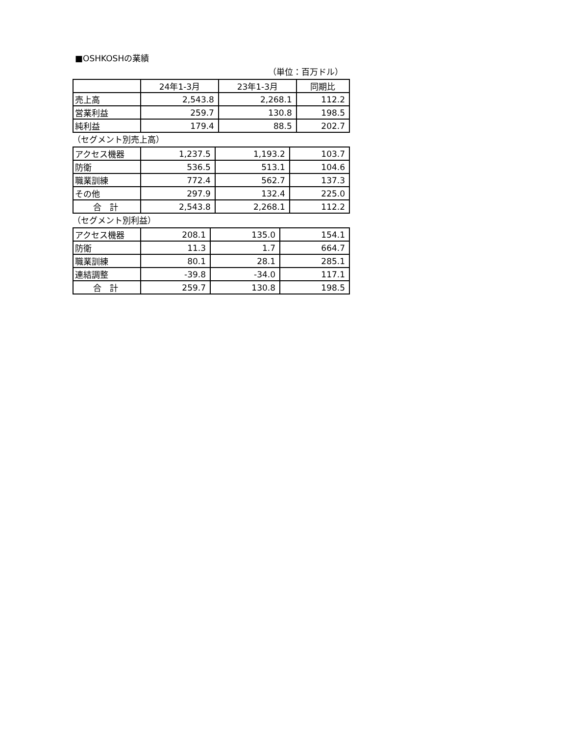■OSHKOSHの業績
（単位：百万ドル）
| | 24年1-3月 | 23年1-3月 | 同期比 |
| --- | --- | --- | --- |
| 売上高 | 2,543.8 | 2,268.1 | 112.2 |
| 営業利益 | 259.7 | 130.8 | 198.5 |
| 純利益 | 179.4 | 88.5 | 202.7 |
（セグメント別売上高）
| アクセス機器 | 1,237.5 | 1,193.2 | 103.7 |
| 防衛 | 536.5 | 513.1 | 104.6 |
| 職業訓練 | 772.4 | 562.7 | 137.3 |
| その他 | 297.9 | 132.4 | 225.0 |
| 合 計 | 2,543.8 | 2,268.1 | 112.2 |
（セグメント別利益）
| アクセス機器 | 208.1 | 135.0 | 154.1 |
| 防衛 | 11.3 | 1.7 | 664.7 |
| 職業訓練 | 80.1 | 28.1 | 285.1 |
| 連結調整 | -39.8 | -34.0 | 117.1 |
| 合 計 | 259.7 | 130.8 | 198.5 |